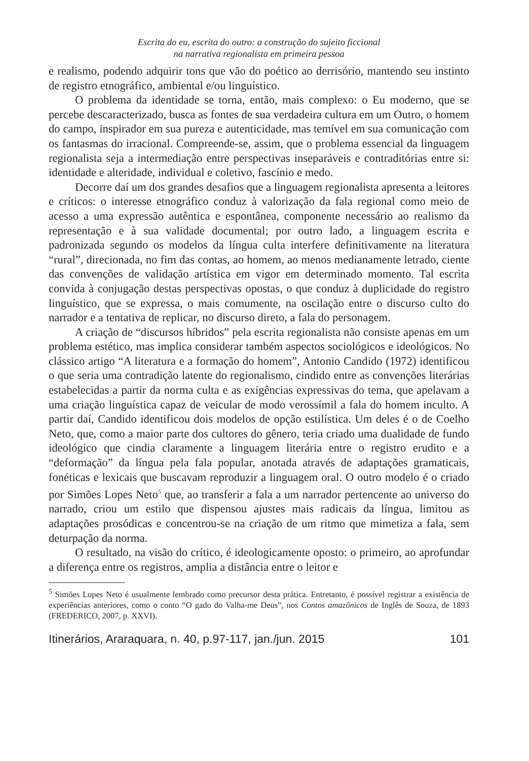Escrita do eu, escrita do outro: a construção do sujeito ficcional
na narrativa regionalista em primeira pessoa
e realismo, podendo adquirir tons que vão do poético ao derrisório, mantendo seu instinto de registro etnográfico, ambiental e/ou linguístico.
O problema da identidade se torna, então, mais complexo: o Eu moderno, que se percebe descaracterizado, busca as fontes de sua verdadeira cultura em um Outro, o homem do campo, inspirador em sua pureza e autenticidade, mas temível em sua comunicação com os fantasmas do irracional. Compreende-se, assim, que o problema essencial da linguagem regionalista seja a intermediação entre perspectivas inseparáveis e contraditórias entre si: identidade e alteridade, individual e coletivo, fascínio e medo.
Decorre daí um dos grandes desafios que a linguagem regionalista apresenta a leitores e críticos: o interesse etnográfico conduz à valorização da fala regional como meio de acesso a uma expressão autêntica e espontânea, componente necessário ao realismo da representação e à sua validade documental; por outro lado, a linguagem escrita e padronizada segundo os modelos da língua culta interfere definitivamente na literatura “rural”, direcionada, no fim das contas, ao homem, ao menos medianamente letrado, ciente das convenções de validação artística em vigor em determinado momento. Tal escrita convida à conjugação destas perspectivas opostas, o que conduz à duplicidade do registro linguístico, que se expressa, o mais comumente, na oscilação entre o discurso culto do narrador e a tentativa de replicar, no discurso direto, a fala do personagem.
A criação de “discursos híbridos” pela escrita regionalista não consiste apenas em um problema estético, mas implica considerar também aspectos sociológicos e ideológicos. No clássico artigo “A literatura e a formação do homem”, Antonio Candido (1972) identificou o que seria uma contradição latente do regionalismo, cindido entre as convenções literárias estabelecidas a partir da norma culta e as exigências expressivas do tema, que apelavam a uma criação linguística capaz de veicular de modo verossímil a fala do homem inculto. A partir daí, Candido identificou dois modelos de opção estilística. Um deles é o de Coelho Neto, que, como a maior parte dos cultores do gênero, teria criado uma dualidade de fundo ideológico que cindia claramente a linguagem literária entre o registro erudito e a “deformação” da língua pela fala popular, anotada através de adaptações gramaticais, fonéticas e lexicais que buscavam reproduzir a linguagem oral. O outro modelo é o criado por Simões Lopes Neto<sup>5</sup> que, ao transferir a fala a um narrador pertencente ao universo do narrado, criou um estilo que dispensou ajustes mais radicais da língua, limitou as adaptações prosódicas e concentrou-se na criação de um ritmo que mimetiza a fala, sem deturpação da norma.
O resultado, na visão do crítico, é ideologicamente oposto: o primeiro, ao aprofundar a diferença entre os registros, amplia a distância entre o leitor e
<sup>5</sup> Simões Lopes Neto é usualmente lembrado como precursor desta prática. Entretanto, é possível registrar a existência de experiências anteriores, como o conto “O gado do Valha-me Deus”, nos Contos amazônicos de Inglês de Souza, de 1893 (FREDERICO, 2007, p. XXVI).
Itinerários, Araraquara, n. 40, p.97-117, jan./jun. 2015 101